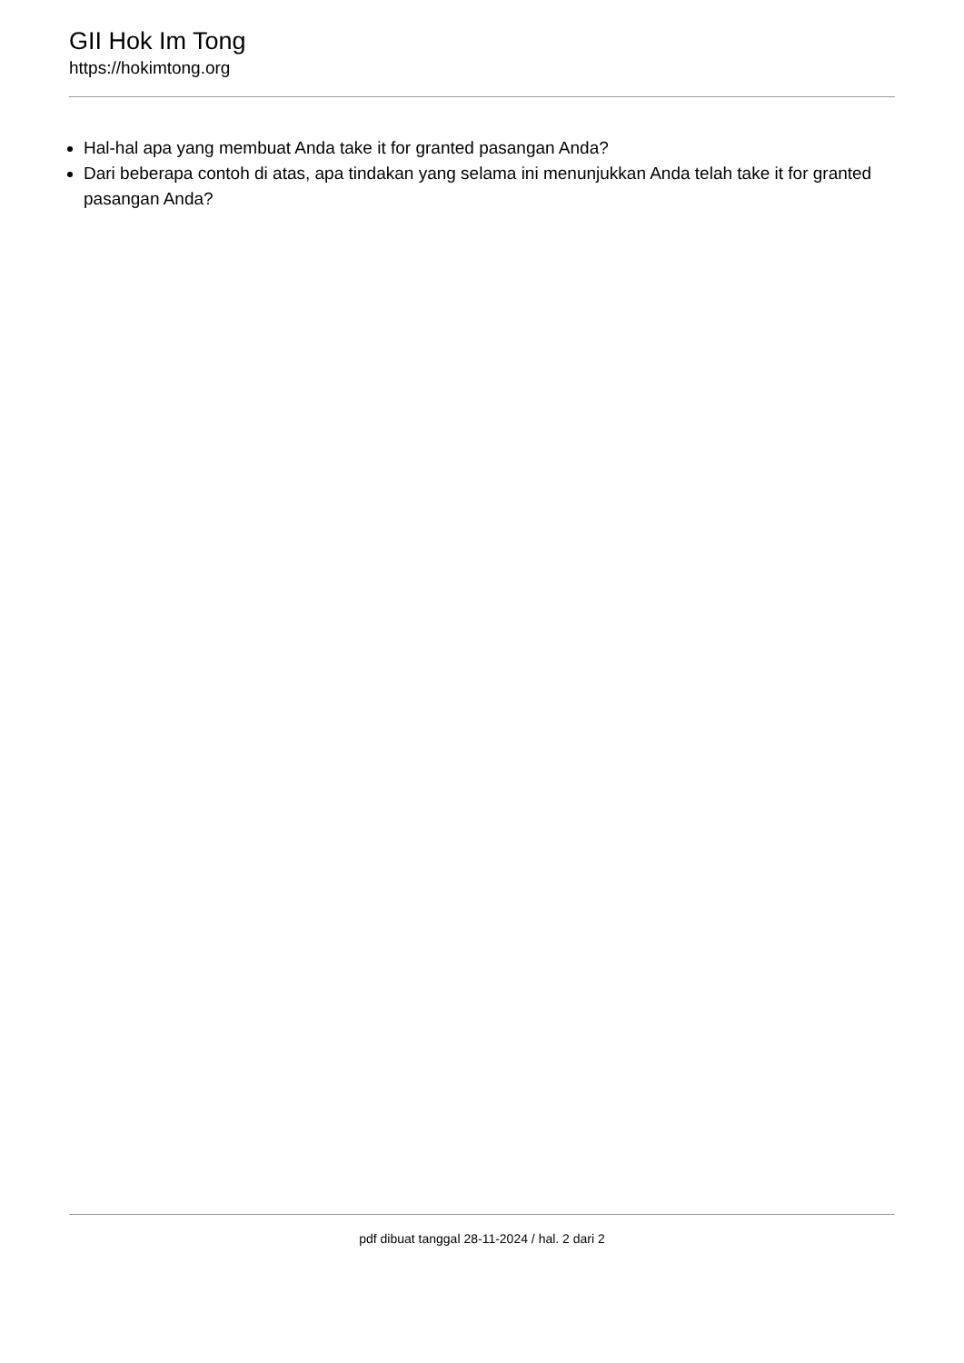GII Hok Im Tong
https://hokimtong.org
Hal-hal apa yang membuat Anda take it for granted pasangan Anda?
Dari beberapa contoh di atas, apa tindakan yang selama ini menunjukkan Anda telah take it for granted pasangan Anda?
pdf dibuat tanggal 28-11-2024 / hal. 2 dari 2